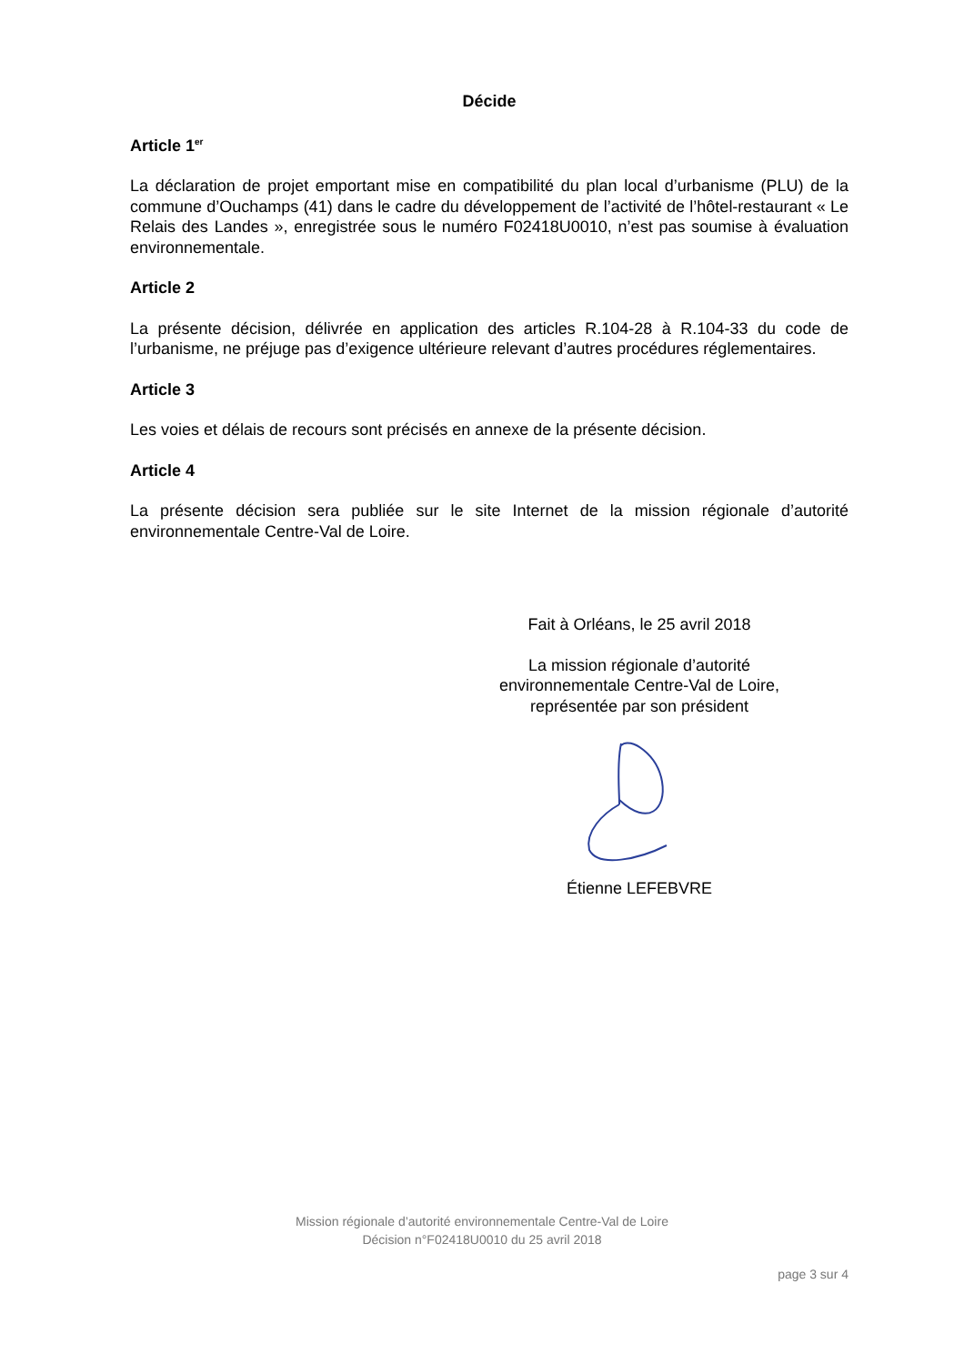Décide
Article 1<sup>er</sup>
La déclaration de projet emportant mise en compatibilité du plan local d’urbanisme (PLU) de la commune d’Ouchamps (41) dans le cadre du développement de l’activité de l’hôtel-restaurant « Le Relais des Landes », enregistrée sous le numéro F02418U0010, n’est pas soumise à évaluation environnementale.
Article 2
La présente décision, délivrée en application des articles R.104-28 à R.104-33 du code de l’urbanisme, ne préjuge pas d’exigence ultérieure relevant d’autres procédures réglementaires.
Article 3
Les voies et délais de recours sont précisés en annexe de la présente décision.
Article 4
La présente décision sera publiée sur le site Internet de la mission régionale d’autorité environnementale Centre-Val de Loire.
Fait à Orléans, le 25 avril 2018
La mission régionale d’autorité
environnementale Centre-Val de Loire,
représentée par son président
Étienne LEFEBVRE
Mission régionale d’autorité environnementale Centre-Val de Loire
Décision n°F02418U0010 du 25 avril 2018
page 3 sur 4